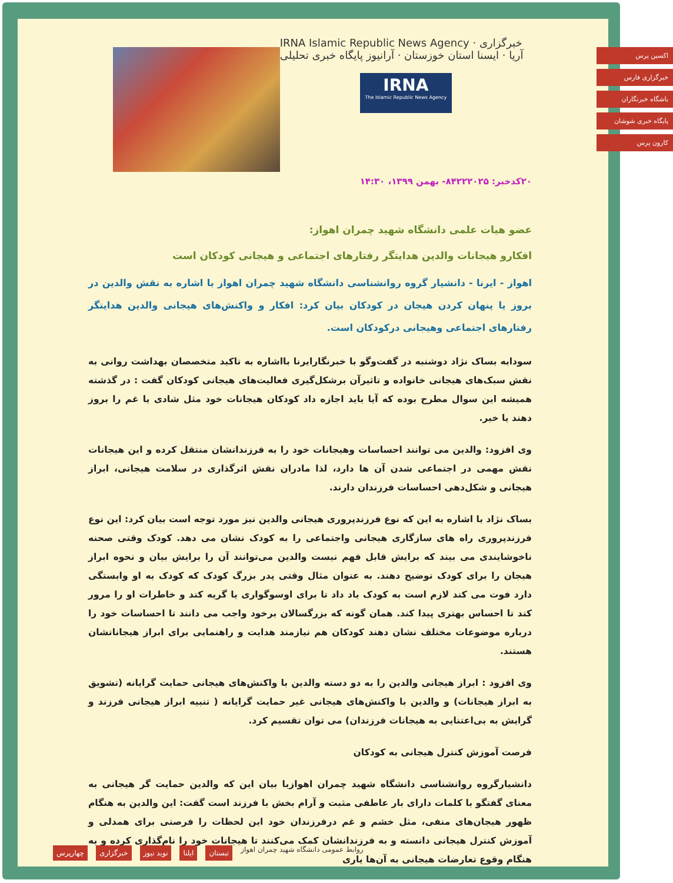IRNA Islamic Republic News Agency · خبرگزاری آریا · ایسنا استان خوزستان · آرانیوز پایگاه خبری تحلیلی
IRNA
The Islamic Republic News Agency
۲۰کدخبر: ۸۴۲۲۲۰۲۵- بهمن ۱۳۹۹، ۱۴:۳۰
عضو هیات علمی دانشگاه شهید چمران اهواز:
افکارو هیجانات والدین هدایتگر رفتارهای اجتماعی و هیجانی کودکان است
اهواز - ایرنا - دانشیار گروه روانشناسی دانشگاه شهید چمران اهواز با اشاره به نقش والدین در بروز یا پنهان کردن هیجان در کودکان بیان کرد: افکار و واکنش‌های هیجانی والدین هدایتگر رفتارهای اجتماعی وهیجانی درکودکان است.
سودابه بساک نژاد دوشنبه در گفت‌وگو با خبرنگارایرنا بااشاره به تاکید متخصصان بهداشت روانی به نقش سبک‌های هیجانی خانواده و تاثیرآن برشکل‌گیری فعالیت‌های هیجانی کودکان گفت : در گذشته همیشه این سوال مطرح بوده که آیا باید اجازه داد کودکان هیجانات خود مثل شادی یا غم را بروز دهند یا خیر.
وی افزود: والدین می توانند احساسات وهیجانات خود را به فرزندانشان منتقل کرده و این هیجانات نقش مهمی در اجتماعی شدن آن ها دارد، لذا مادران نقش اثرگذاری در سلامت هیجانی، ابراز هیجانی و شکل‌دهی احساسات فرزندان دارند.
بساک نژاد با اشاره به این که نوع فرزندپروری هیجانی والدین نیز مورد توجه است بیان کرد: این نوع فرزندپروری راه های سازگاری هیجانی واجتماعی را به کودک نشان می دهد. کودک وقتی صحنه ناخوشایندی می بیند که برایش قابل فهم نیست والدین می‌توانند آن را برایش بیان و نحوه ابراز هیجان را برای کودک توضیح دهند. به عنوان مثال وقتی پدر بزرگ کودک که کودک به او وابستگی دارد فوت می کند لازم است به کودک یاد داد تا برای اوسوگواری یا گریه کند و خاطرات او را مرور کند تا احساس بهتری پیدا کند. همان گونه که بزرگسالان برخود واجب می دانند تا احساسات خود را درباره موضوعات مختلف نشان دهند کودکان هم نیازمند هدایت و راهنمایی برای ابراز هیجاناتشان هستند.
وی افزود : ابراز هیجانی والدین را به دو دسته والدین با واکنش‌های هیجانی حمایت گرایانه (تشویق به ابراز هیجانات) و والدین با واکنش‌های هیجانی غیر حمایت گرایانه ( تنبیه ابراز هیجانی فرزند و گرایش به بی‌اعتنایی به هیجانات فرزندان) می توان تقسیم کرد.
فرصت آموزش کنترل هیجانی به کودکان
دانشیارگروه روانشناسی دانشگاه شهید چمران اهوازبا بیان این که والدین حمایت گر هیجانی به معنای گفتگو با کلمات دارای بار عاطفی مثبت و آرام بخش با فرزند است گفت: این والدین به هنگام ظهور هیجان‌های منفی، مثل خشم و غم درفرزندان خود این لحظات را فرصتی برای همدلی و آموزش کنترل هیجانی دانسته و به فرزندانشان کمک می‌کنند تا هیجانات خود را نام‌گذاری کرده و به هنگام وقوع تعارضات هیجانی به آن‌ها یاری
اکسین پرس
خبرگزاری فارس
باشگاه خبرنگاران
پایگاه خبری شوشان
کارون پرس
روابط عمومی دانشگاه شهید چمران اهواز
تبستان ایلنا نوید نیوز خبرگزاری چهارپرس